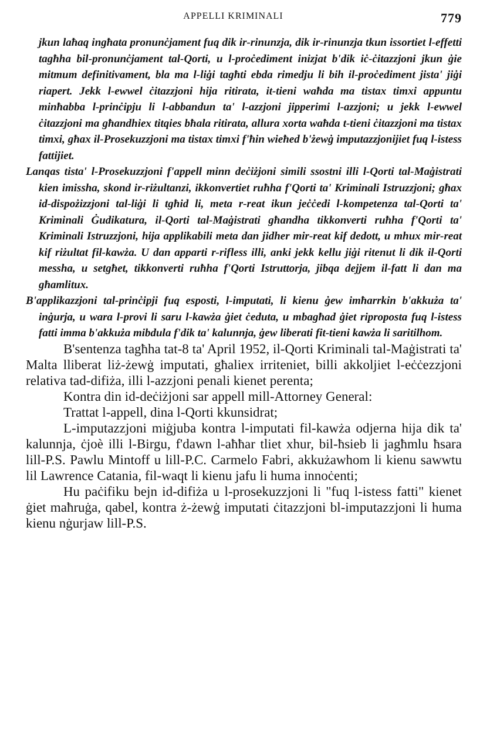APPELLI KRIMINALI 779
jkun laħaq ingħata pronunċjament fuq dik ir-rinunzja, dik ir-rinunzja tkun issortiet l-effetti tagħha bil-pronunċjament tal-Qorti, u l-proċediment inizjat b'dik iċ-ċitazzjoni jkun ġie mitmum definitivament, bla ma l-liġi tagħti ebda rimedju li bih il-proċediment jista' jiġi riapert. Jekk l-ewwel ċitazzjoni hija ritirata, it-tieni waħda ma tistax timxi appuntu minħabba l-prinċipju li l-abbandun ta' l-azzjoni jipperimi l-azzjoni; u jekk l-ewwel ċitazzjoni ma għandhiex titqies bħala ritirata, allura xorta waħda t-tieni ċitazzjoni ma tistax timxi, għax il-Prosekuzzjoni ma tistax timxi f'ħin wieħed b'żewġ imputazzjonijiet fuq l-istess fattijiet.
Lanqas tista' l-Prosekuzzjoni f'appell minn deċiżjoni simili ssostni illi l-Qorti tal-Maġistrati kien imissha, skond ir-riżultanzi, ikkonvertiet ruħha f'Qorti ta' Kriminali Istruzzjoni; għax id-dispożizzjoni tal-liġi li tgħid li, meta r-reat ikun jeċċedi l-kompetenza tal-Qorti ta' Kriminali Ġudikatura, il-Qorti tal-Maġistrati għandha tikkonverti ruħha f'Qorti ta' Kriminali Istruzzjoni, hija applikabili meta dan jidher mir-reat kif dedott, u mhux mir-reat kif riżultat fil-kawża. U dan apparti r-rifless illi, anki jekk kellu jiġi ritenut li dik il-Qorti messha, u setgħet, tikkonverti ruħha f'Qorti Istruttorja, jibqa dejjem il-fatt li dan ma għamlitux.
B'applikazzjoni tal-prinċipji fuq esposti, l-imputati, li kienu ġew imħarrkin b'akkuża ta' inġurja, u wara l-provi li saru l-kawża ġiet ċeduta, u mbagħad ġiet riproposta fuq l-istess fatti imma b'akkuża mibdula f'dik ta' kalunnja, ġew liberati fit-tieni kawża li saritilhom.
B'sentenza tagħha tat-8 ta' April 1952, il-Qorti Kriminali tal-Maġistrati ta' Malta lliberat liż-żewġ imputati, għaliex irriteniet, billi akkoljiet l-eċċezzjoni relativa tad-difiża, illi l-azzjoni penali kienet perenta;
Kontra din id-deċiżjoni sar appell mill-Attorney General:
Trattat l-appell, dina l-Qorti kkunsidrat;
L-imputazzjoni miġjuba kontra l-imputati fil-kawża odjerna hija dik ta' kalunnja, ċjoè illi l-Birgu, f'dawn l-aħħar tliet xhur, bil-ħsieb li jagħmlu ħsara lill-P.S. Pawlu Mintoff u lill-P.C. Carmelo Fabri, akkużawhom li kienu sawwtu lil Lawrence Catania, fil-waqt li kienu jafu li huma innoċenti;
Hu paċifiku bejn id-difiża u l-prosekuzzjoni li "fuq l-istess fatti" kienet ġiet maħruġa, qabel, kontra ż-żewġ imputati ċitazzjoni bl-imputazzjoni li huma kienu nġurjaw lill-P.S.